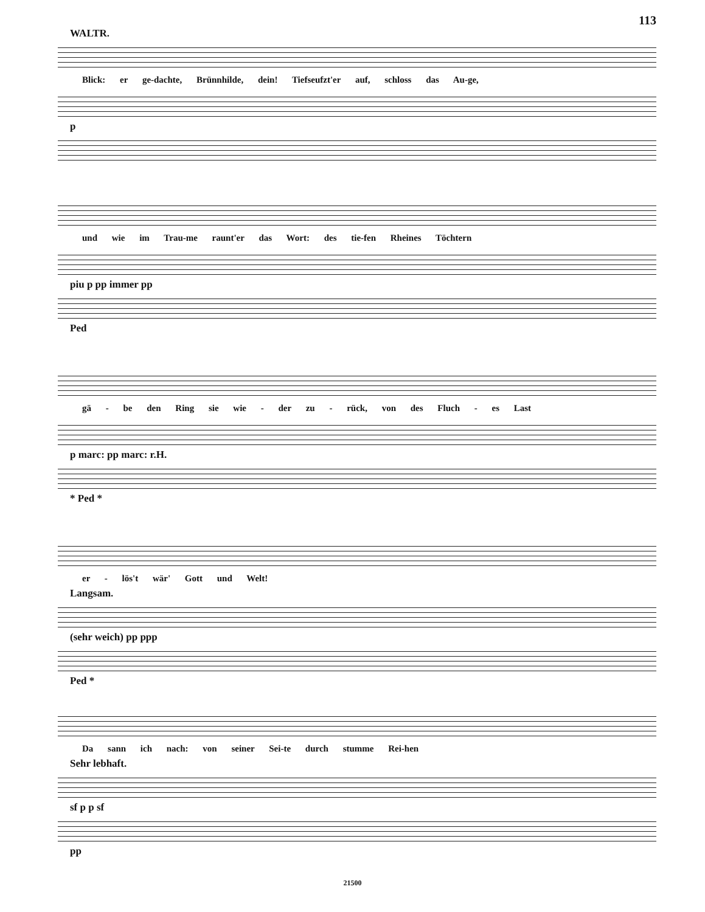113
WALTR.
Blick: er ge-dachte, Brünnhilde, dein! Tiefseufzt'er auf, schloss das Au-ge,
p
und wie im Trau-me raunt'er das Wort: des tie-fen Rheines Töchtern
piu p pp immer pp
Ped
gä - be den Ring sie wie - der zu - rück, von des Fluch - es Last
p marc: pp marc: r.H.
* Ped *
er - lös't wär' Gott und Welt!
Langsam.
(sehr weich) pp ppp
Ped *
Da sann ich nach: von seiner Sei-te durch stumme Rei-hen
Sehr lebhaft.
sf p p sf
pp
21500